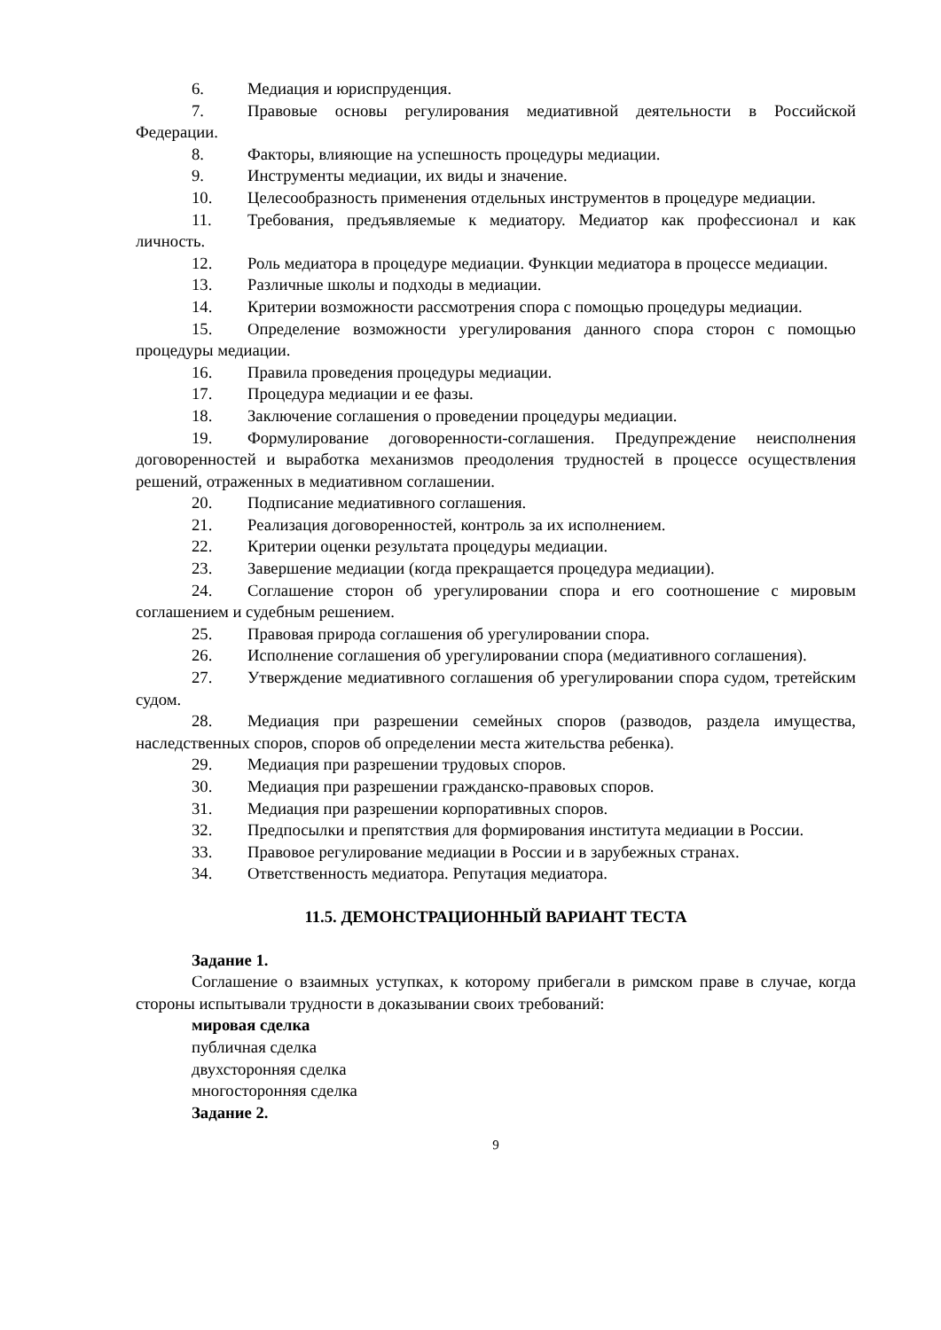6. Медиация и юриспруденция.
7. Правовые основы регулирования медиативной деятельности в Российской Федерации.
8. Факторы, влияющие на успешность процедуры медиации.
9. Инструменты медиации, их виды и значение.
10. Целесообразность применения отдельных инструментов в процедуре медиации.
11. Требования, предъявляемые к медиатору. Медиатор как профессионал и как личность.
12. Роль медиатора в процедуре медиации. Функции медиатора в процессе медиации.
13. Различные школы и подходы в медиации.
14. Критерии возможности рассмотрения спора с помощью процедуры медиации.
15. Определение возможности урегулирования данного спора сторон с помощью процедуры медиации.
16. Правила проведения процедуры медиации.
17. Процедура медиации и ее фазы.
18. Заключение соглашения о проведении процедуры медиации.
19. Формулирование договоренности-соглашения. Предупреждение неисполнения договоренностей и выработка механизмов преодоления трудностей в процессе осуществления решений, отраженных в медиативном соглашении.
20. Подписание медиативного соглашения.
21. Реализация договоренностей, контроль за их исполнением.
22. Критерии оценки результата процедуры медиации.
23. Завершение медиации (когда прекращается процедура медиации).
24. Соглашение сторон об урегулировании спора и его соотношение с мировым соглашением и судебным решением.
25. Правовая природа соглашения об урегулировании спора.
26. Исполнение соглашения об урегулировании спора (медиативного соглашения).
27. Утверждение медиативного соглашения об урегулировании спора судом, третейским судом.
28. Медиация при разрешении семейных споров (разводов, раздела имущества, наследственных споров, споров об определении места жительства ребенка).
29. Медиация при разрешении трудовых споров.
30. Медиация при разрешении гражданско-правовых споров.
31. Медиация при разрешении корпоративных споров.
32. Предпосылки и препятствия для формирования института медиации в России.
33. Правовое регулирование медиации в России и в зарубежных странах.
34. Ответственность медиатора. Репутация медиатора.
11.5. ДЕМОНСТРАЦИОННЫЙ ВАРИАНТ ТЕСТА
Задание 1.
Соглашение о взаимных уступках, к которому прибегали в римском праве в случае, когда стороны испытывали трудности в доказывании своих требований:
мировая сделка
публичная сделка
двухсторонняя сделка
многосторонняя сделка
Задание 2.
9